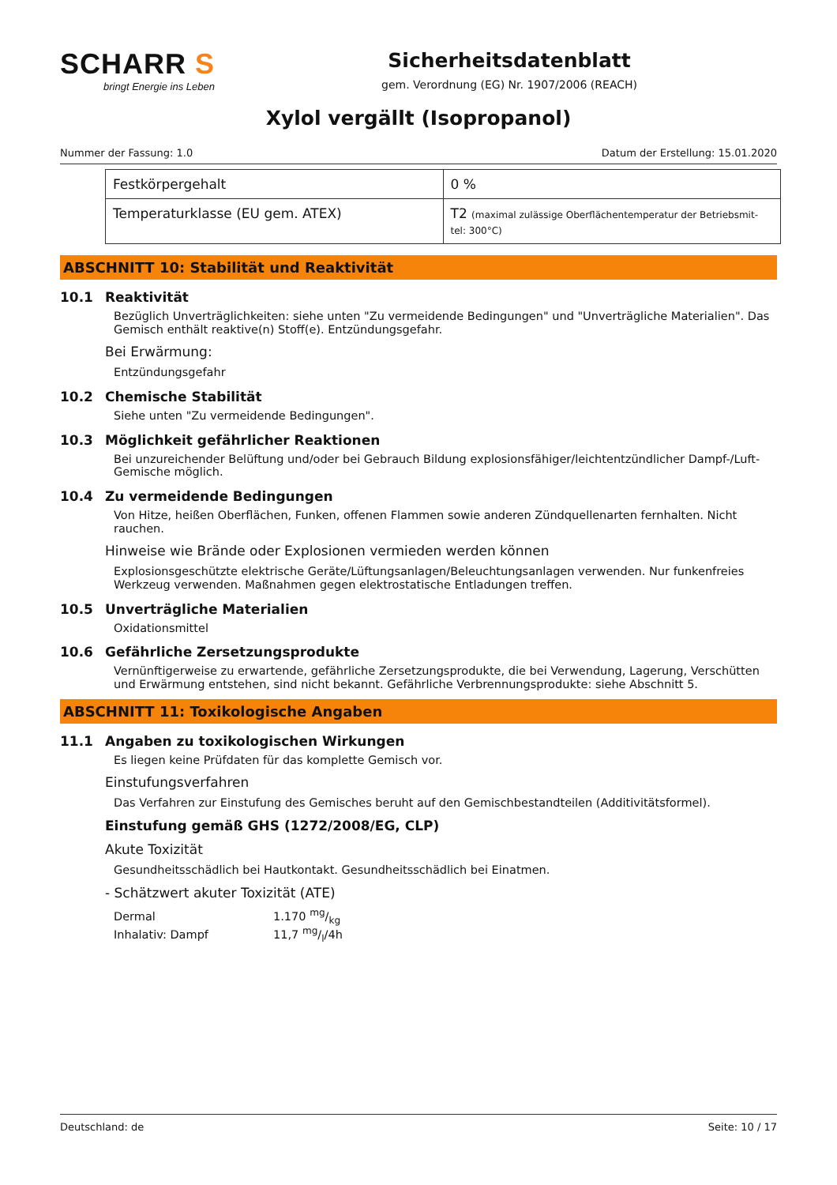SCHARR S
bringt Energie ins Leben
Sicherheitsdatenblatt
gem. Verordnung (EG) Nr. 1907/2006 (REACH)
Xylol vergällt (Isopropanol)
Nummer der Fassung: 1.0 Datum der Erstellung: 15.01.2020
| Festkörpergehalt | 0 % |
| Temperaturklasse (EU gem. ATEX) | T2 (maximal zulässige Oberflächentemperatur der Betriebsmit-tel: 300°C) |
ABSCHNITT 10: Stabilität und Reaktivität
10.1 Reaktivität
Bezüglich Unverträglichkeiten: siehe unten "Zu vermeidende Bedingungen" und "Unverträgliche Materialien". Das Gemisch enthält reaktive(n) Stoff(e). Entzündungsgefahr.
Bei Erwärmung:
Entzündungsgefahr
10.2 Chemische Stabilität
Siehe unten "Zu vermeidende Bedingungen".
10.3 Möglichkeit gefährlicher Reaktionen
Bei unzureichender Belüftung und/oder bei Gebrauch Bildung explosionsfähiger/leichtentzündlicher Dampf-/Luft-Gemische möglich.
10.4 Zu vermeidende Bedingungen
Von Hitze, heißen Oberflächen, Funken, offenen Flammen sowie anderen Zündquellenarten fernhalten. Nicht rauchen.
Hinweise wie Brände oder Explosionen vermieden werden können
Explosionsgeschützte elektrische Geräte/Lüftungsanlagen/Beleuchtungsanlagen verwenden. Nur funkenfreies Werkzeug verwenden. Maßnahmen gegen elektrostatische Entladungen treffen.
10.5 Unverträgliche Materialien
Oxidationsmittel
10.6 Gefährliche Zersetzungsprodukte
Vernünftigerweise zu erwartende, gefährliche Zersetzungsprodukte, die bei Verwendung, Lagerung, Verschütten und Erwärmung entstehen, sind nicht bekannt. Gefährliche Verbrennungsprodukte: siehe Abschnitt 5.
ABSCHNITT 11: Toxikologische Angaben
11.1 Angaben zu toxikologischen Wirkungen
Es liegen keine Prüfdaten für das komplette Gemisch vor.
Einstufungsverfahren
Das Verfahren zur Einstufung des Gemisches beruht auf den Gemischbestandteilen (Additivitätsformel).
Einstufung gemäß GHS (1272/2008/EG, CLP)
Akute Toxizität
Gesundheitsschädlich bei Hautkontakt. Gesundheitsschädlich bei Einatmen.
- Schätzwert akuter Toxizität (ATE)
| Dermal | 1.170 mg/kg |
| Inhalativ: Dampf | 11,7 mg/l/4h |
Deutschland: de Seite: 10 / 17